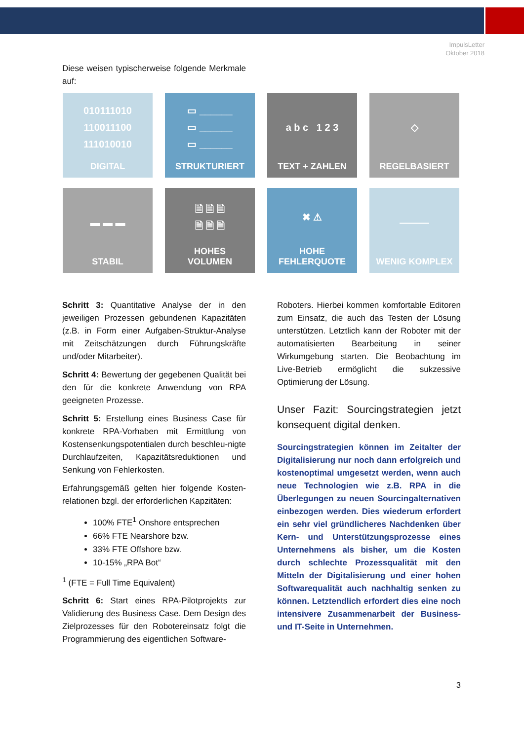ImpulsLetter
Oktober 2018
Diese weisen typischerweise folgende Merkmale auf:
010111010
110011100
111010010
DIGITAL
▭ ______
▭ ______
▭ ______
STRUKTURIERT
a b c 1 2 3
TEXT + ZAHLEN
◇
REGELBASIERT
▬ ▬ ▬
STABIL
🗎 🗎 🗎
🗎 🗎 🗎
HOHES
VOLUMEN
✖ ⚠
HOHE
FEHLERQUOTE
―――
WENIG KOMPLEX
Schritt 3: Quantitative Analyse der in den jeweiligen Prozessen gebundenen Kapazitäten (z.B. in Form einer Aufgaben-Struktur-Analyse mit Zeitschätzungen durch Führungskräfte und/oder Mitarbeiter).
Schritt 4: Bewertung der gegebenen Qualität bei den für die konkrete Anwendung von RPA geeigneten Prozesse.
Schritt 5: Erstellung eines Business Case für konkrete RPA-Vorhaben mit Ermittlung von Kostensenkungspotentialen durch beschleu-nigte Durchlaufzeiten, Kapazitätsreduktionen und Senkung von Fehlerkosten.
Erfahrungsgemäß gelten hier folgende Kosten-relationen bzgl. der erforderlichen Kapzitäten:
100% FTE<sup>1</sup> Onshore entsprechen
66% FTE Nearshore bzw.
33% FTE Offshore bzw.
10-15% „RPA Bot“
<sup>1</sup> (FTE = Full Time Equivalent)
Schritt 6: Start eines RPA-Pilotprojekts zur Validierung des Business Case. Dem Design des Zielprozesses für den Robotereinsatz folgt die Programmierung des eigentlichen Software-
Roboters. Hierbei kommen komfortable Editoren zum Einsatz, die auch das Testen der Lösung unterstützen. Letztlich kann der Roboter mit der automatisierten Bearbeitung in seiner Wirkumgebung starten. Die Beobachtung im Live-Betrieb ermöglicht die sukzessive Optimierung der Lösung.
Unser Fazit: Sourcingstrategien jetzt konsequent digital denken.
Sourcingstrategien können im Zeitalter der Digitalisierung nur noch dann erfolgreich und kostenoptimal umgesetzt werden, wenn auch neue Technologien wie z.B. RPA in die Überlegungen zu neuen Sourcingalternativen einbezogen werden. Dies wiederum erfordert ein sehr viel gründlicheres Nachdenken über Kern- und Unterstützungsprozesse eines Unternehmens als bisher, um die Kosten durch schlechte Prozessqualität mit den Mitteln der Digitalisierung und einer hohen Softwarequalität auch nachhaltig senken zu können. Letztendlich erfordert dies eine noch intensivere Zusammenarbeit der Business- und IT-Seite in Unternehmen.
3